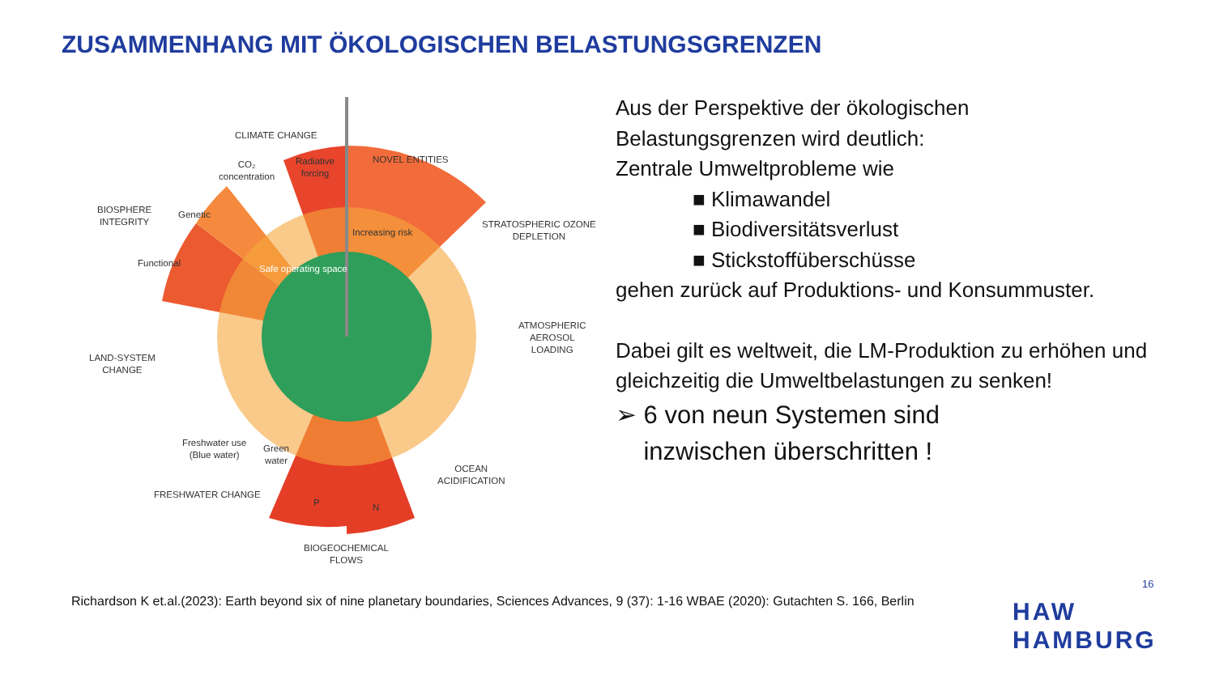ZUSAMMENHANG MIT ÖKOLOGISCHEN BELASTUNGSGRENZEN
CLIMATE CHANGE
NOVEL ENTITIES
CO₂
concentration
Radiative
forcing
BIOSPHERE
INTEGRITY
Genetic
Functional
Increasing risk
Safe operating space
STRATOSPHERIC OZONE
DEPLETION
ATMOSPHERIC
AEROSOL
LOADING
LAND-SYSTEM
CHANGE
Freshwater use
(Blue water)
Green
water
OCEAN
ACIDIFICATION
FRESHWATER CHANGE
P N
BIOGEOCHEMICAL
FLOWS
Aus der Perspektive der ökologischen
Belastungsgrenzen wird deutlich:
Zentrale Umweltprobleme wie
■ Klimawandel
■ Biodiversitätsverlust
■ Stickstoffüberschüsse
gehen zurück auf Produktions- und Konsummuster.
Dabei gilt es weltweit, die LM-Produktion zu erhöhen und gleichzeitig die Umweltbelastungen zu senken!
➢ 6 von neun Systemen sind
inzwischen überschritten !
16
Richardson K et.al.(2023): Earth beyond six of nine planetary boundaries, Sciences Advances, 9 (37): 1-16 WBAE (2020): Gutachten S. 166, Berlin
HAW
HAMBURG